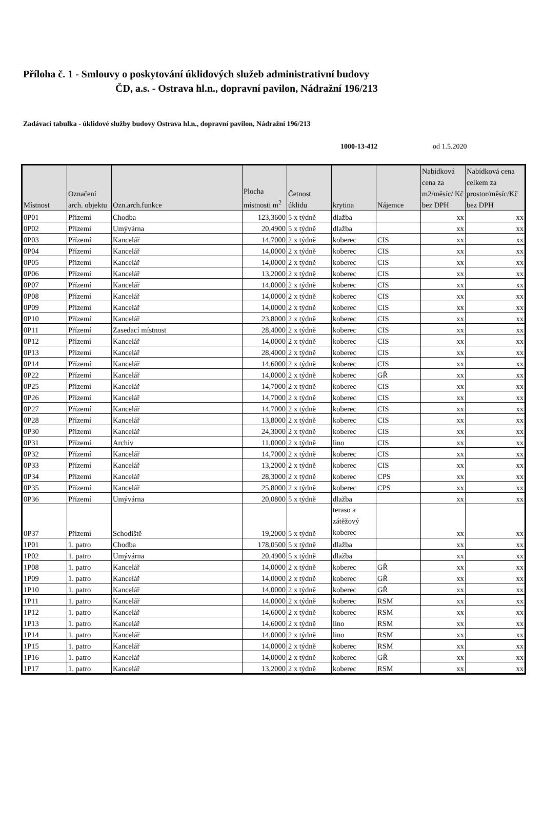Příloha č. 1 - Smlouvy o poskytování úklidových služeb administrativní budovy
ČD, a.s. - Ostrava hl.n., dopravní pavilon, Nádražní 196/213
Zadávací tabulka - úklidové služby budovy Ostrava hl.n., dopravní pavilon, Nádražní 196/213
1000-13-412 od 1.5.2020
| Místnost | Označení arch. objektu | Ozn.arch.funkce | Plocha místnosti m<sup>2</sup> | Četnost úklidu | krytina | Nájemce | Nabídková cena za m2/měsíc/ Kč bez DPH | Nabídková cena celkem za prostor/měsíc/Kč bez DPH |
| --- | --- | --- | --- | --- | --- | --- | --- | --- |
| 0P01 | Přízemí | Chodba | 123,3600 | 5 x týdně | dlažba | | xx | xx |
| 0P02 | Přízemí | Umývárna | 20,4900 | 5 x týdně | dlažba | | xx | xx |
| 0P03 | Přízemí | Kancelář | 14,7000 | 2 x týdně | koberec | CIS | xx | xx |
| 0P04 | Přízemí | Kancelář | 14,0000 | 2 x týdně | koberec | CIS | xx | xx |
| 0P05 | Přízemí | Kancelář | 14,0000 | 2 x týdně | koberec | CIS | xx | xx |
| 0P06 | Přízemí | Kancelář | 13,2000 | 2 x týdně | koberec | CIS | xx | xx |
| 0P07 | Přízemí | Kancelář | 14,0000 | 2 x týdně | koberec | CIS | xx | xx |
| 0P08 | Přízemí | Kancelář | 14,0000 | 2 x týdně | koberec | CIS | xx | xx |
| 0P09 | Přízemí | Kancelář | 14,0000 | 2 x týdně | koberec | CIS | xx | xx |
| 0P10 | Přízemí | Kancelář | 23,8000 | 2 x týdně | koberec | CIS | xx | xx |
| 0P11 | Přízemí | Zasedací místnost | 28,4000 | 2 x týdně | koberec | CIS | xx | xx |
| 0P12 | Přízemí | Kancelář | 14,0000 | 2 x týdně | koberec | CIS | xx | xx |
| 0P13 | Přízemí | Kancelář | 28,4000 | 2 x týdně | koberec | CIS | xx | xx |
| 0P14 | Přízemí | Kancelář | 14,6000 | 2 x týdně | koberec | CIS | xx | xx |
| 0P22 | Přízemí | Kancelář | 14,0000 | 2 x týdně | koberec | GŘ | xx | xx |
| 0P25 | Přízemí | Kancelář | 14,7000 | 2 x týdně | koberec | CIS | xx | xx |
| 0P26 | Přízemí | Kancelář | 14,7000 | 2 x týdně | koberec | CIS | xx | xx |
| 0P27 | Přízemí | Kancelář | 14,7000 | 2 x týdně | koberec | CIS | xx | xx |
| 0P28 | Přízemí | Kancelář | 13,8000 | 2 x týdně | koberec | CIS | xx | xx |
| 0P30 | Přízemí | Kancelář | 24,3000 | 2 x týdně | koberec | CIS | xx | xx |
| 0P31 | Přízemí | Archiv | 11,0000 | 2 x týdně | lino | CIS | xx | xx |
| 0P32 | Přízemí | Kancelář | 14,7000 | 2 x týdně | koberec | CIS | xx | xx |
| 0P33 | Přízemí | Kancelář | 13,2000 | 2 x týdně | koberec | CIS | xx | xx |
| 0P34 | Přízemí | Kancelář | 28,3000 | 2 x týdně | koberec | CPS | xx | xx |
| 0P35 | Přízemí | Kancelář | 25,8000 | 2 x týdně | koberec | CPS | xx | xx |
| 0P36 | Přízemí | Umývárna | 20,0800 | 5 x týdně | dlažba | | xx | xx |
| 0P37 | Přízemí | Schodiště | 19,2000 | 5 x týdně | teraso a zátěžový koberec | | xx | xx |
| 1P01 | 1. patro | Chodba | 178,0500 | 5 x týdně | dlažba | | xx | xx |
| 1P02 | 1. patro | Umývárna | 20,4900 | 5 x týdně | dlažba | | xx | xx |
| 1P08 | 1. patro | Kancelář | 14,0000 | 2 x týdně | koberec | GŘ | xx | xx |
| 1P09 | 1. patro | Kancelář | 14,0000 | 2 x týdně | koberec | GŘ | xx | xx |
| 1P10 | 1. patro | Kancelář | 14,0000 | 2 x týdně | koberec | GŘ | xx | xx |
| 1P11 | 1. patro | Kancelář | 14,0000 | 2 x týdně | koberec | RSM | xx | xx |
| 1P12 | 1. patro | Kancelář | 14,6000 | 2 x týdně | koberec | RSM | xx | xx |
| 1P13 | 1. patro | Kancelář | 14,6000 | 2 x týdně | lino | RSM | xx | xx |
| 1P14 | 1. patro | Kancelář | 14,0000 | 2 x týdně | lino | RSM | xx | xx |
| 1P15 | 1. patro | Kancelář | 14,0000 | 2 x týdně | koberec | RSM | xx | xx |
| 1P16 | 1. patro | Kancelář | 14,0000 | 2 x týdně | koberec | GŘ | xx | xx |
| 1P17 | 1. patro | Kancelář | 13,2000 | 2 x týdně | koberec | RSM | xx | xx |